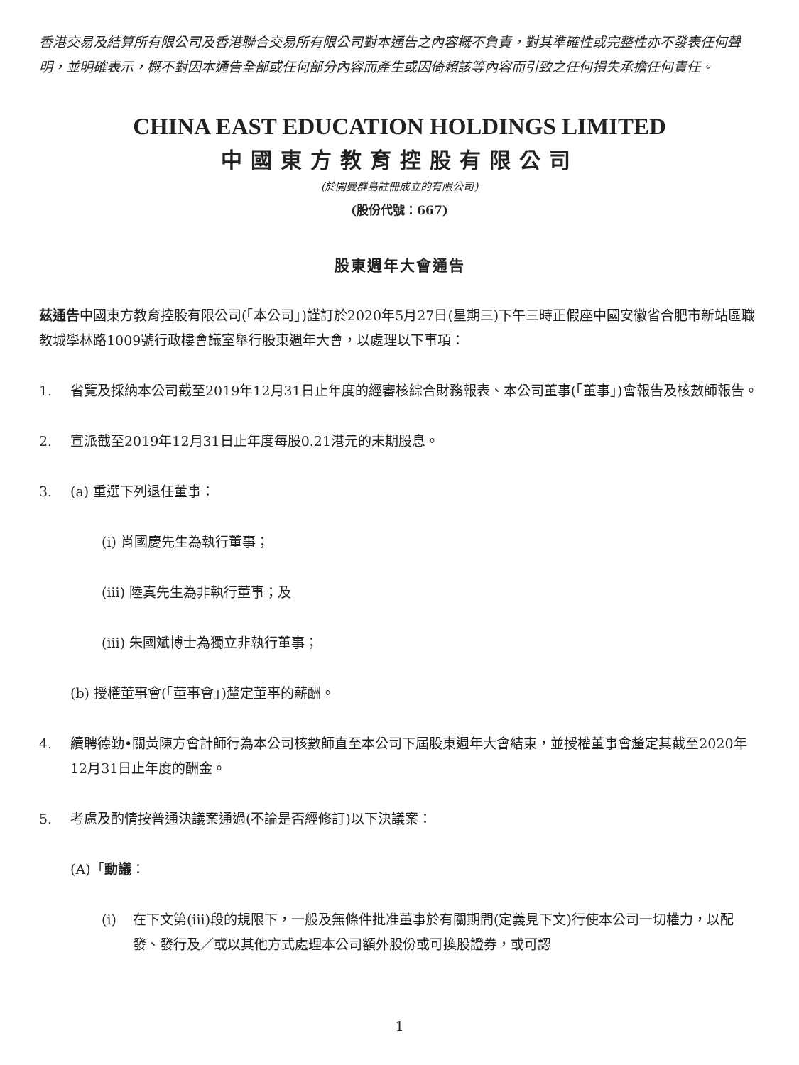香港交易及結算所有限公司及香港聯合交易所有限公司對本通告之內容概不負責，對其準確性或完整性亦不發表任何聲明，並明確表示，概不對因本通告全部或任何部分內容而產生或因倚賴該等內容而引致之任何損失承擔任何責任。
CHINA EAST EDUCATION HOLDINGS LIMITED
中國東方教育控股有限公司
(於開曼群島註冊成立的有限公司)
(股份代號：667)
股東週年大會通告
茲通告中國東方教育控股有限公司(「本公司」)謹訂於2020年5月27日(星期三)下午三時正假座中國安徽省合肥市新站區職教城學林路1009號行政樓會議室舉行股東週年大會，以處理以下事項：
1. 省覽及採納本公司截至2019年12月31日止年度的經審核綜合財務報表、本公司董事(「董事」)會報告及核數師報告。
2. 宣派截至2019年12月31日止年度每股0.21港元的末期股息。
3. (a) 重選下列退任董事：
(i) 肖國慶先生為執行董事；
(iii) 陸真先生為非執行董事；及
(iii) 朱國斌博士為獨立非執行董事；
(b) 授權董事會(「董事會」)釐定董事的薪酬。
4. 續聘德勤•關黃陳方會計師行為本公司核數師直至本公司下屆股東週年大會結束，並授權董事會釐定其截至2020年12月31日止年度的酬金。
5. 考慮及酌情按普通決議案通過(不論是否經修訂)以下決議案：
(A)「動議：
(i) 在下文第(iii)段的規限下，一般及無條件批准董事於有關期間(定義見下文)行使本公司一切權力，以配發、發行及／或以其他方式處理本公司額外股份或可換股證券，或可認
1